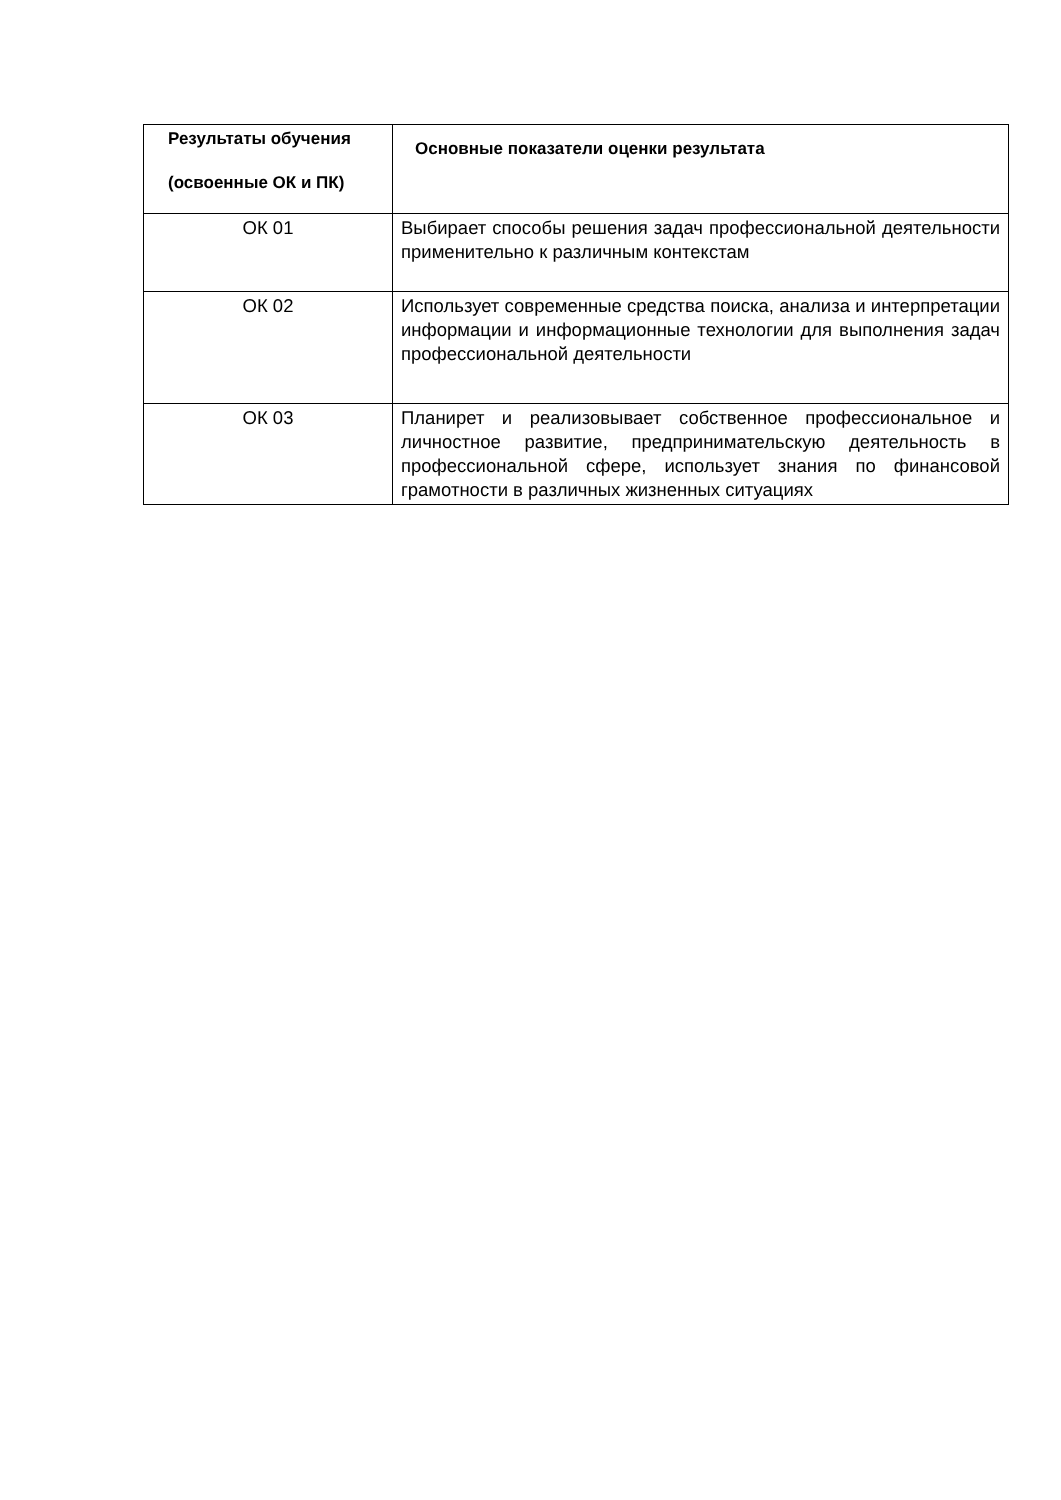| Результаты обучения (освоенные ОК и ПК) | Основные показатели оценки результата |
| --- | --- |
| ОК 01 | Выбирает способы решения задач профессиональной деятельности применительно к различным контекстам |
| ОК 02 | Использует современные средства поиска, анализа и интерпретации информации и информационные технологии для выполнения задач профессиональной деятельности |
| ОК 03 | Планирет и реализовывает собственное профессиональное и личностное развитие, предпринимательскую деятельность в профессиональной сфере, использует знания по финансовой грамотности в различных жизненных ситуациях |